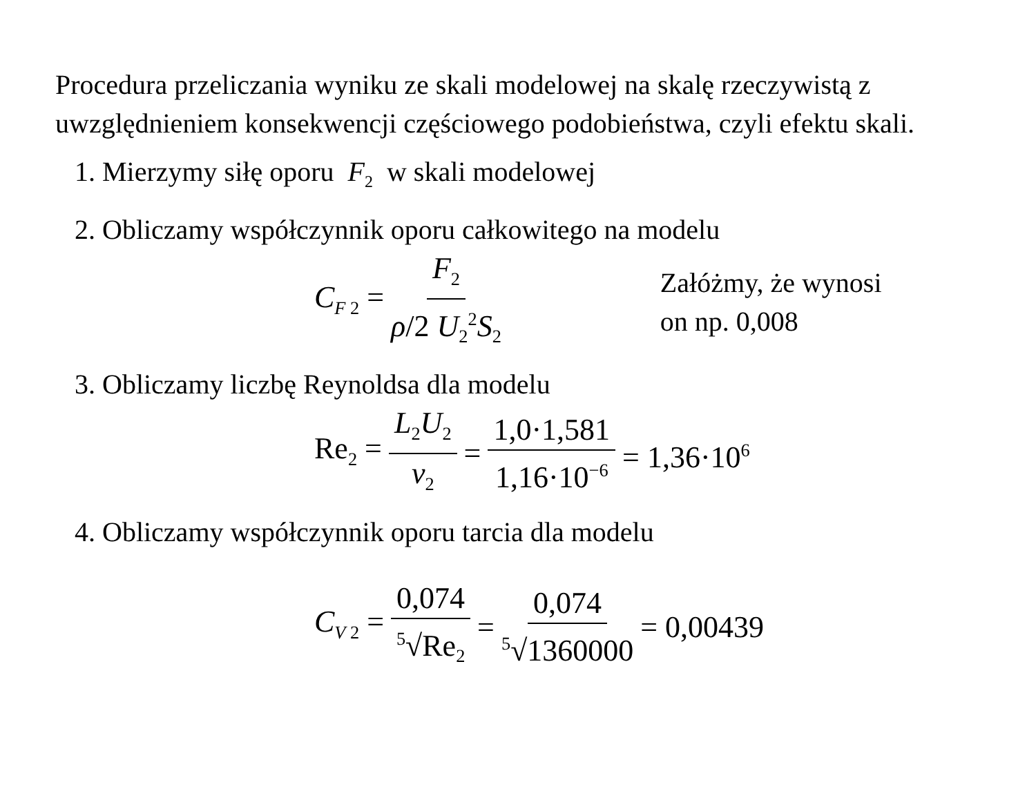Procedura przeliczania wyniku ze skali modelowej na skalę rzeczywistą z uwzględnieniem konsekwencji częściowego podobieństwa, czyli efektu skali.
1. Mierzymy siłę oporu F<sub>2</sub> w skali modelowej
2. Obliczamy współczynnik oporu całkowitego na modelu
C<sub>F 2</sub> = F<sub>2</sub> ρ/2 U<sub>2</sub><sup>2</sup>S<sub>2</sub> Załóżmy, że wynosi
on np. 0,008
3. Obliczamy liczbę Reynoldsa dla modelu
Re<sub>2</sub> = L<sub>2</sub>U<sub>2</sub> ν<sub>2</sub> = 1,0·1,581 1,16·10<sup>−6</sup> = 1,36·10<sup>6</sup>
4. Obliczamy współczynnik oporu tarcia dla modelu
C<sub>V 2</sub> = 0,074<sup>5</sup>√Re<sub>2</sub> = 0,074<sup>5</sup>√1360000 = 0,00439